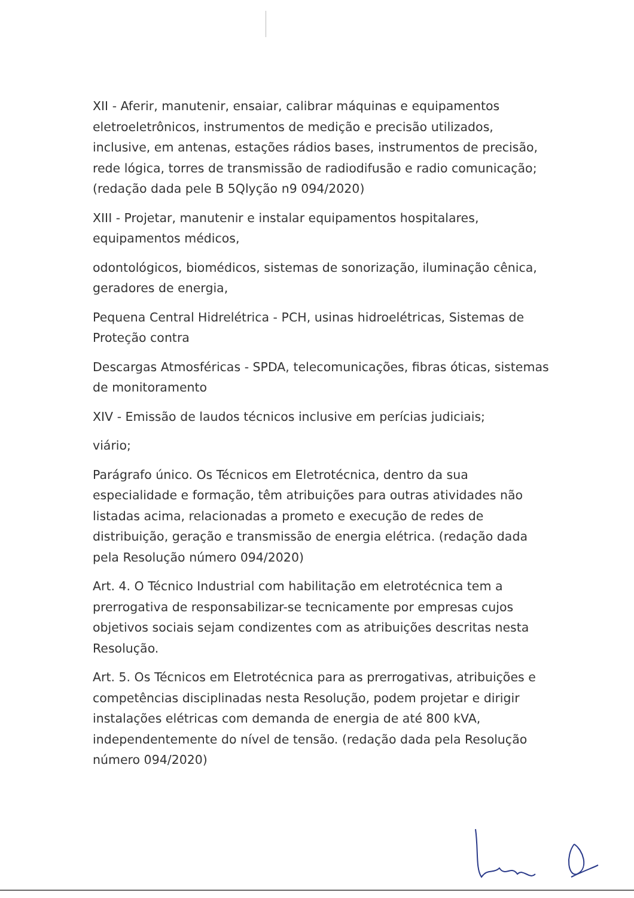XII - Aferir, manutenir, ensaiar, calibrar máquinas e equipamentos eletroeletrônicos, instrumentos de medição e precisão utilizados, inclusive, em antenas, estações rádios bases, instrumentos de precisão, rede lógica, torres de transmissão de radiodifusão e radio comunicação;(redação dada pele B 5Qlyção n9 094/2020)
XIII - Projetar, manutenir e instalar equipamentos hospitalares, equipamentos médicos,
odontológicos, biomédicos, sistemas de sonorização, iluminação cênica, geradores de energia,
Pequena Central Hidrelétrica - PCH, usinas hidroelétricas, Sistemas de Proteção contra
Descargas Atmosféricas - SPDA, telecomunicações, fibras óticas, sistemas de monitoramento
XIV - Emissão de laudos técnicos inclusive em perícias judiciais;
viário;
Parágrafo único. Os Técnicos em Eletrotécnica, dentro da sua especialidade e formação, têm atribuições para outras atividades não listadas acima, relacionadas a prometo e execução de redes de distribuição, geração e transmissão de energia elétrica. (redação dada pela Resolução número 094/2020)
Art. 4. O Técnico Industrial com habilitação em eletrotécnica tem a prerrogativa de responsabilizar-se tecnicamente por empresas cujos objetivos sociais sejam condizentes com as atribuições descritas nesta Resolução.
Art. 5. Os Técnicos em Eletrotécnica para as prerrogativas, atribuições e competências disciplinadas nesta Resolução, podem projetar e dirigir instalações elétricas com demanda de energia de até 800 kVA, independentemente do nível de tensão. (redação dada pela Resolução número 094/2020)